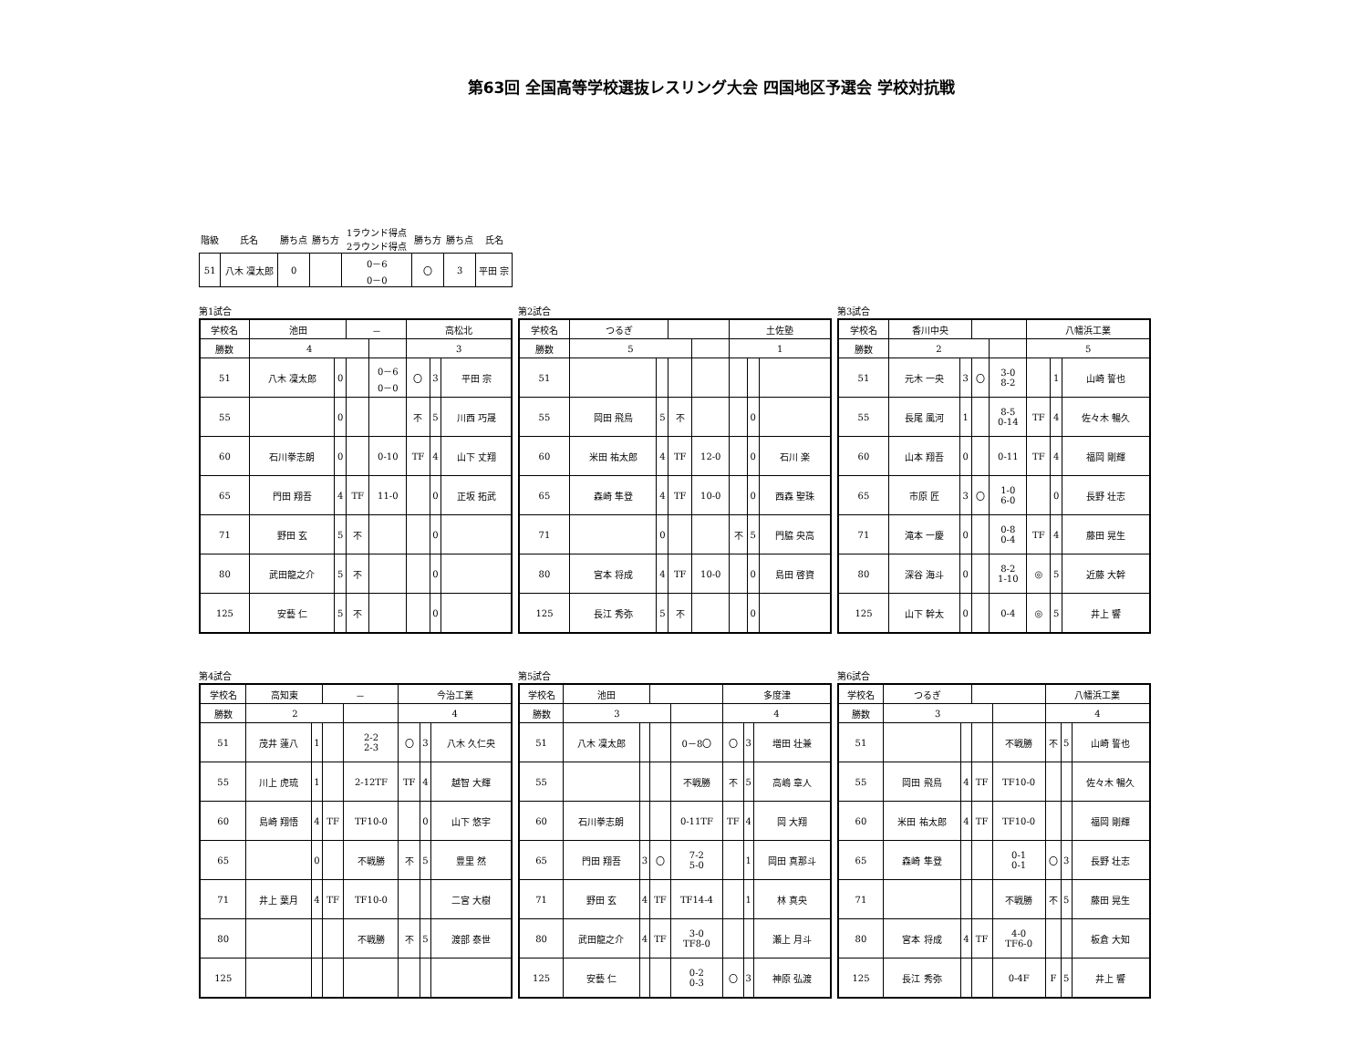第63回 全国高等学校選抜レスリング大会 四国地区予選会 学校対抗戦
| 階級 | 氏名 | 勝ち点 | 勝ち方 | 1ラウンド得点 2ラウンド得点 | 勝ち方 | 勝ち点 | 氏名 |
| --- | --- | --- | --- | --- | --- | --- | --- |
| 51 | 八木 凜太郎 | 0 | | 0－6 0－0 | 〇 | 3 | 平田 宗 |
第1試合
| 学校名 | 池田 | | － | | 高松北 | | |
| 勝数 | 4 | | | | 3 | | |
| 51 | 八木 凜太郎 | 0 | | 0－6 0－0 | 〇 | 3 | 平田 宗 |
| 55 | | 0 | | | 不 | 5 | 川西 巧晟 |
| 60 | 石川拳志朗 | 0 | | 0-10 | TF | 4 | 山下 丈翔 |
| 65 | 門田 翔吾 | 4 | TF | 11-0 | | 0 | 正坂 拓武 |
| 71 | 野田 玄 | 5 | 不 | | | 0 | |
| 80 | 武田龍之介 | 5 | 不 | | | 0 | |
| 125 | 安藝 仁 | 5 | 不 | | | 0 | |
第2試合
| 学校名 | つるぎ | | | | 土佐塾 | | |
| 勝数 | 5 | | | | 1 | | |
| 51 | | | | | | | |
| 55 | 岡田 飛鳥 | 5 | 不 | | | 0 | |
| 60 | 米田 祐太郎 | 4 | TF | 12-0 | | 0 | 石川 楽 |
| 65 | 森崎 隼登 | 4 | TF | 10-0 | | 0 | 西森 聖珠 |
| 71 | | 0 | | | 不 | 5 | 門脇 央高 |
| 80 | 宮本 将成 | 4 | TF | 10-0 | | 0 | 島田 啓資 |
| 125 | 長江 秀弥 | 5 | 不 | | | 0 | |
第3試合
| 学校名 | 香川中央 | | | | 八幡浜工業 | | |
| 勝数 | 2 | | | | 5 | | |
| 51 | 元木 一央 | 3 | 〇 | 3-0 8-2 | | 1 | 山崎 誓也 |
| 55 | 長尾 風河 | 1 | | 8-5 0-14 | TF | 4 | 佐々木 暢久 |
| 60 | 山本 翔吾 | 0 | | 0-11 | TF | 4 | 福岡 剛輝 |
| 65 | 市原 匠 | 3 | 〇 | 1-0 6-0 | | 0 | 長野 壮志 |
| 71 | 滝本 一慶 | 0 | | 0-8 0-4 | TF | 4 | 藤田 晃生 |
| 80 | 深谷 海斗 | 0 | | 8-2 1-10 | ◎ | 5 | 近藤 大幹 |
| 125 | 山下 幹太 | 0 | | 0-4 | ◎ | 5 | 井上 響 |
第4試合
| 学校名 | 高知東 | | － | | 今治工業 | | |
| 勝数 | 2 | | | | 4 | | |
| 51 | 茂井 蓮八 | 1 | | 2-2 2-3 | 〇 | 3 | 八木 久仁央 |
| 55 | 川上 虎琉 | 1 | | 2-12TF | TF | 4 | 越智 大輝 |
| 60 | 島崎 翔悟 | 4 | TF | TF10-0 | | 0 | 山下 悠宇 |
| 65 | | 0 | | 不戦勝 | 不 | 5 | 豊里 然 |
| 71 | 井上 葉月 | 4 | TF | TF10-0 | | | 二宮 大樹 |
| 80 | | | | 不戦勝 | 不 | 5 | 渡部 泰世 |
| 125 | | | | | | | |
第5試合
| 学校名 | 池田 | | | | 多度津 | | |
| 勝数 | 3 | | | | 4 | | |
| 51 | 八木 凜太郎 | | | 0－8〇 | 〇 | 3 | 増田 壮兼 |
| 55 | | | | 不戦勝 | 不 | 5 | 高嶋 章人 |
| 60 | 石川拳志朗 | | | 0-11TF | TF | 4 | 岡 大翔 |
| 65 | 門田 翔吾 | 3 | 〇 | 7-2 5-0 | | 1 | 岡田 真那斗 |
| 71 | 野田 玄 | 4 | TF | TF14-4 | | 1 | 林 真央 |
| 80 | 武田龍之介 | 4 | TF | 3-0 TF8-0 | | | 瀬上 月斗 |
| 125 | 安藝 仁 | | | 0-2 0-3 | 〇 | 3 | 神原 弘渡 |
第6試合
| 学校名 | つるぎ | | | | 八幡浜工業 | | |
| 勝数 | 3 | | | | 4 | | |
| 51 | | | | 不戦勝 | 不 | 5 | 山崎 誓也 |
| 55 | 岡田 飛鳥 | 4 | TF | TF10-0 | | | 佐々木 暢久 |
| 60 | 米田 祐太郎 | 4 | TF | TF10-0 | | | 福岡 剛輝 |
| 65 | 森崎 隼登 | | | 0-1 0-1 | 〇 | 3 | 長野 壮志 |
| 71 | | | | 不戦勝 | 不 | 5 | 藤田 晃生 |
| 80 | 宮本 将成 | 4 | TF | 4-0 TF6-0 | | | 板倉 大知 |
| 125 | 長江 秀弥 | | | 0-4F | F | 5 | 井上 響 |